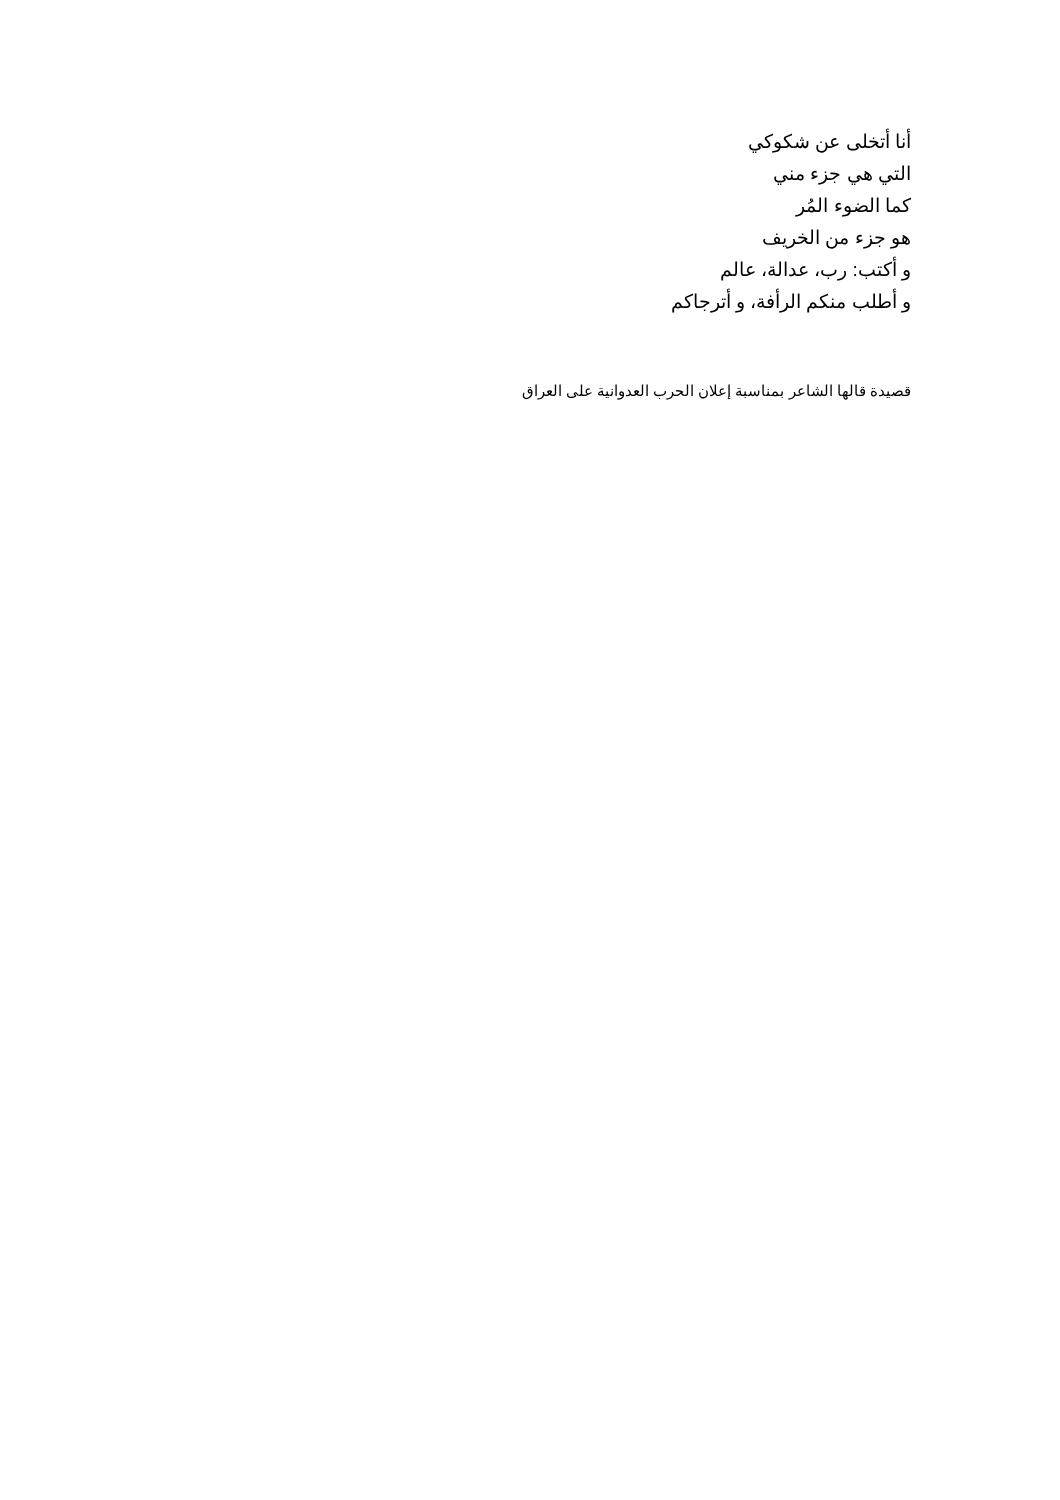أنا أتخلى عن شكوكي
التي هي جزء مني
كما الضوء المُر
هو جزء من الخريف
و أكتب: رب، عدالة، عالم
و أطلب منكم الرأفة، و أترجاكم
قصيدة قالها الشاعر بمناسبة إعلان الحرب العدوانية على العراق